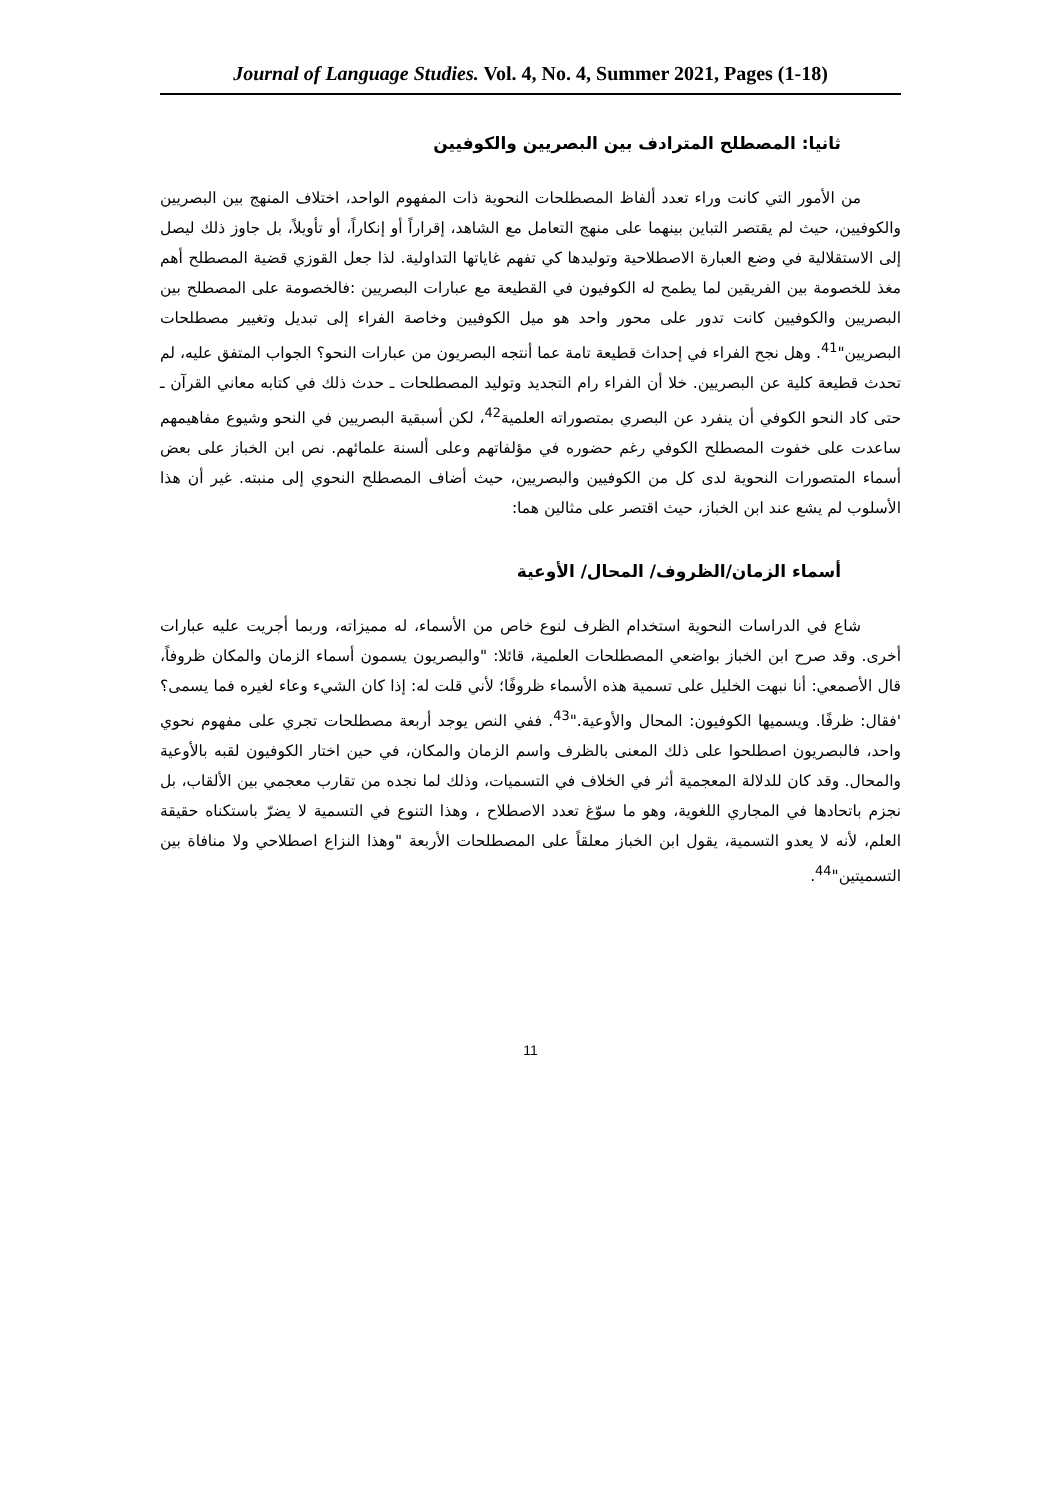Journal of Language Studies. Vol. 4, No. 4, Summer 2021, Pages (1-18)
ثانيا: المصطلح المترادف بين البصريين والكوفيين
من الأمور التي كانت وراء تعدد ألفاظ المصطلحات النحوية ذات المفهوم الواحد، اختلاف المنهج بين البصريين والكوفيين، حيث لم يقتصر التباين بينهما على منهج التعامل مع الشاهد، إقراراً أو إنكاراً، أو تأويلاً، بل جاوز ذلك ليصل إلى الاستقلالية في وضع العبارة الاصطلاحية وتوليدها كي تفهم غاياتها التداولية. لذا جعل القوزي قضية المصطلح أهم مغذ للخصومة بين الفريقين لما يطمح له الكوفيون في القطيعة مع عبارات البصريين :فالخصومة على المصطلح بين البصريين والكوفيين كانت تدور على محور واحد هو ميل الكوفيين وخاصة الفراء إلى تبديل وتغيير مصطلحات البصريين"<sup>41</sup>. وهل نجح الفراء في إحداث قطيعة تامة عما أنتجه البصريون من عبارات النحو؟ الجواب المتفق عليه، لم تحدث قطيعة كلية عن البصريين. خلا أن الفراء رام التجديد وتوليد المصطلحات ـ حدث ذلك في كتابه معاني القرآن ـ حتى كاد النحو الكوفي أن ينفرد عن البصري بمتصوراته العلمية<sup>42</sup>، لكن أسبقية البصريين في النحو وشيوع مفاهيمهم ساعدت على خفوت المصطلح الكوفي رغم حضوره في مؤلفاتهم وعلى ألسنة علمائهم. نص ابن الخباز على بعض أسماء المتصورات النحوية لدى كل من الكوفيين والبصريين، حيث أضاف المصطلح النحوي إلى منبته. غير أن هذا الأسلوب لم يشع عند ابن الخباز، حيث اقتصر على مثالين هما:
أسماء الزمان/الظروف/ المحال/ الأوعية
شاع في الدراسات النحوية استخدام الظرف لنوع خاص من الأسماء، له مميزاته، وربما أجريت عليه عبارات أخرى. وقد صرح ابن الخباز بواضعي المصطلحات العلمية، قائلا: "والبصريون يسمون أسماء الزمان والمكان ظروفاً، قال الأصمعي: أنا نبهت الخليل على تسمية هذه الأسماء ظروفًا؛ لأني قلت له: إذا كان الشيء وعاء لغيره فما يسمى؟ 'فقال: ظرفًا. ويسميها الكوفيون: المحال والأوعية."<sup>43</sup>. ففي النص يوجد أربعة مصطلحات تجري على مفهوم نحوي واحد، فالبصريون اصطلحوا على ذلك المعنى بالظرف واسم الزمان والمكان، في حين اختار الكوفيون لقبه بالأوعية والمحال. وقد كان للدلالة المعجمية أثر في الخلاف في التسميات، وذلك لما نجده من تقارب معجمي بين الألقاب، بل نجزم باتحادها في المجاري اللغوية، وهو ما سوّغ تعدد الاصطلاح ، وهذا التنوع في التسمية لا يضرّ باستكناه حقيقة العلم، لأنه لا يعدو التسمية، يقول ابن الخباز معلقاً على المصطلحات الأربعة "وهذا النزاع اصطلاحي ولا منافاة بين التسميتين"<sup>44</sup>.
11